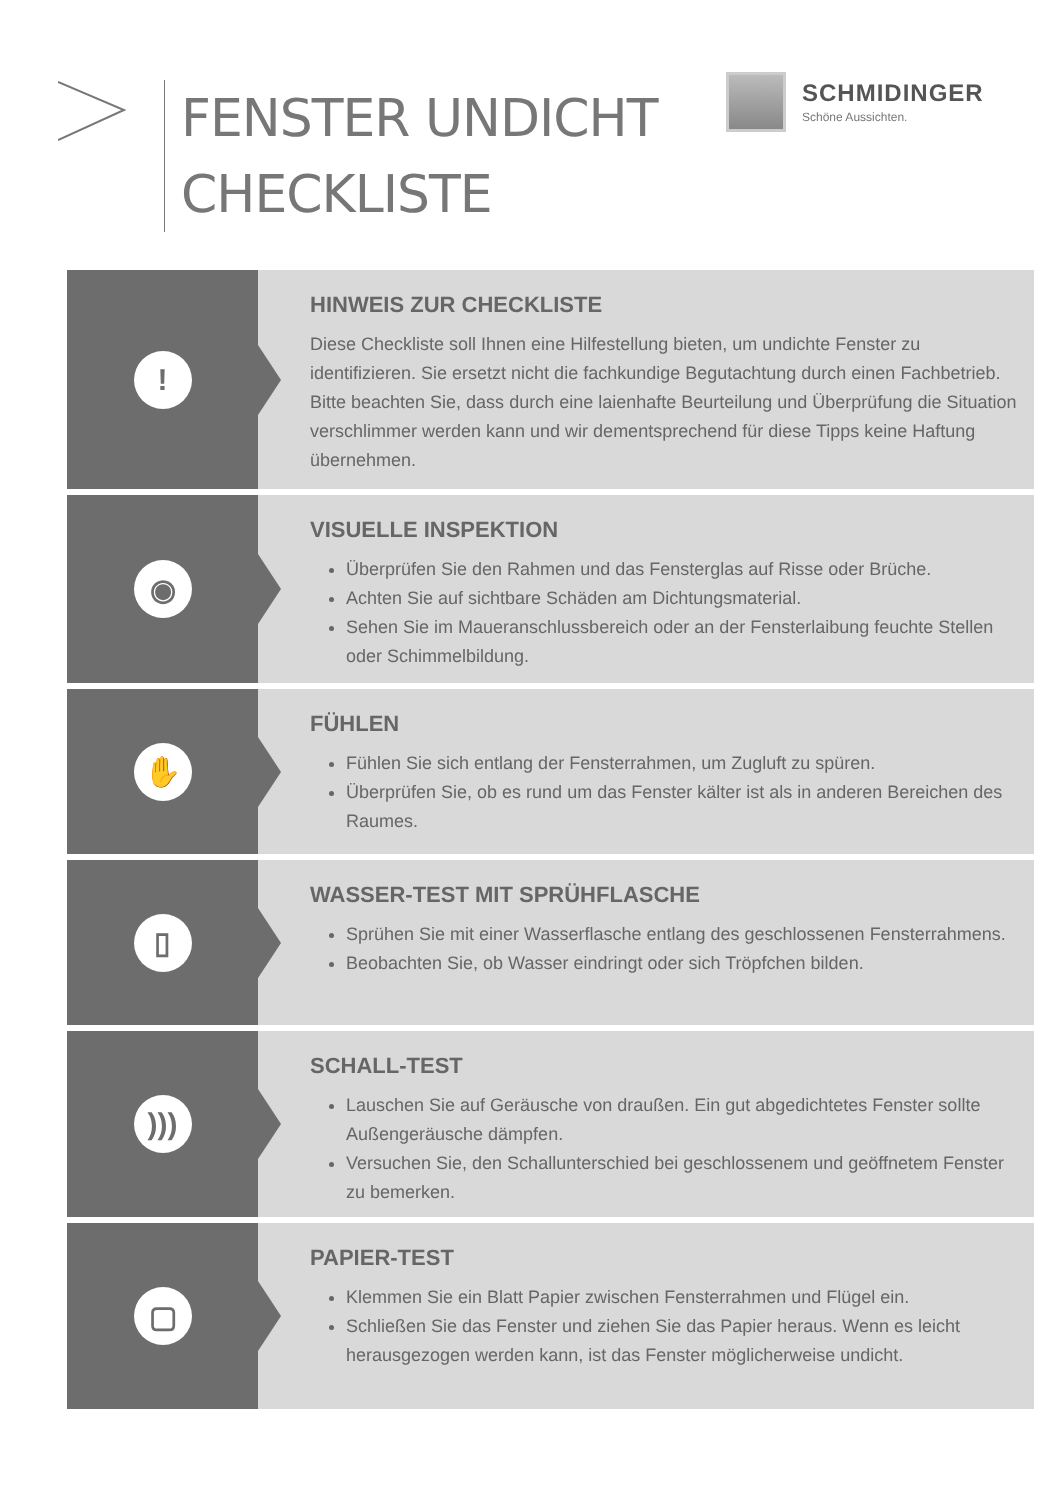FENSTER UNDICHT
CHECKLISTE
SCHMIDINGER
Schöne Aussichten.
!
HINWEIS ZUR CHECKLISTE
Diese Checkliste soll Ihnen eine Hilfestellung bieten, um undichte Fenster zu identifizieren. Sie ersetzt nicht die fachkundige Begutachtung durch einen Fachbetrieb. Bitte beachten Sie, dass durch eine laienhafte Beurteilung und Überprüfung die Situation verschlimmer werden kann und wir dementsprechend für diese Tipps keine Haftung übernehmen.
◉
VISUELLE INSPEKTION
Überprüfen Sie den Rahmen und das Fensterglas auf Risse oder Brüche.
Achten Sie auf sichtbare Schäden am Dichtungsmaterial.
Sehen Sie im Maueranschlussbereich oder an der Fensterlaibung feuchte Stellen oder Schimmelbildung.
✋
FÜHLEN
Fühlen Sie sich entlang der Fensterrahmen, um Zugluft zu spüren.
Überprüfen Sie, ob es rund um das Fenster kälter ist als in anderen Bereichen des Raumes.
▯
WASSER-TEST MIT SPRÜHFLASCHE
Sprühen Sie mit einer Wasserflasche entlang des geschlossenen Fensterrahmens.
Beobachten Sie, ob Wasser eindringt oder sich Tröpfchen bilden.
)))
SCHALL-TEST
Lauschen Sie auf Geräusche von draußen. Ein gut abgedichtetes Fenster sollte Außengeräusche dämpfen.
Versuchen Sie, den Schallunterschied bei geschlossenem und geöffnetem Fenster zu bemerken.
▢
PAPIER-TEST
Klemmen Sie ein Blatt Papier zwischen Fensterrahmen und Flügel ein.
Schließen Sie das Fenster und ziehen Sie das Papier heraus. Wenn es leicht herausgezogen werden kann, ist das Fenster möglicherweise undicht.